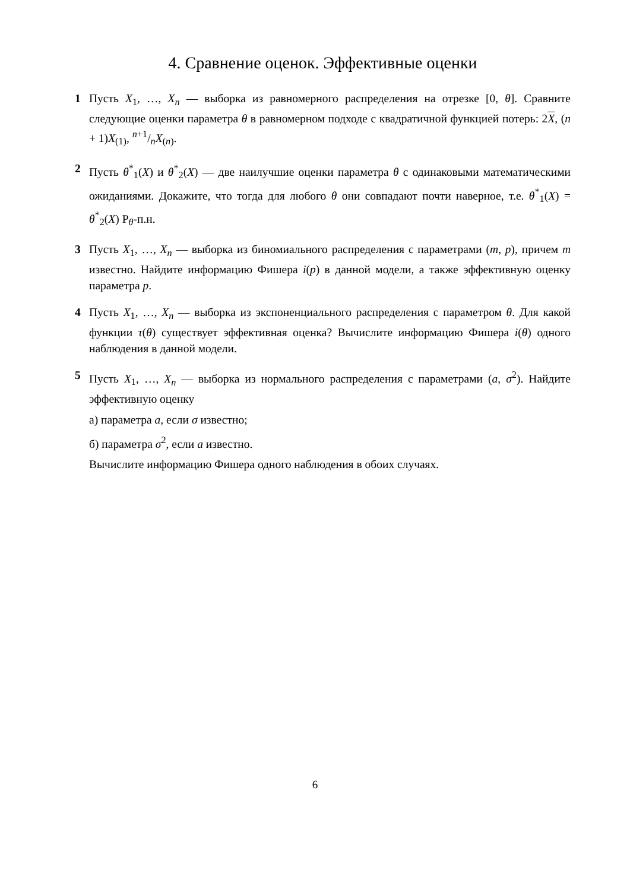4. Сравнение оценок. Эффективные оценки
1 Пусть X<sub>1</sub>, …, X<sub>n</sub> — выборка из равномерного распределения на отрезке [0, θ]. Сравните следующие оценки параметра θ в равномерном подходе с квадратичной функцией потерь: 2X, (n + 1)X<sub>(1)</sub>, n+1/nX<sub>(n)</sub>.
2 Пусть θ<sup>*</sup><sub>1</sub>(X) и θ<sup>*</sup><sub>2</sub>(X) — две наилучшие оценки параметра θ с одинаковыми математическими ожиданиями. Докажите, что тогда для любого θ они совпадают почти наверное, т.е. θ<sup>*</sup><sub>1</sub>(X) = θ<sup>*</sup><sub>2</sub>(X) P<sub>θ</sub>-п.н.
3 Пусть X<sub>1</sub>, …, X<sub>n</sub> — выборка из биномиального распределения с параметрами (m, p), причем m известно. Найдите информацию Фишера i(p) в данной модели, а также эффективную оценку параметра p.
4 Пусть X<sub>1</sub>, …, X<sub>n</sub> — выборка из экспоненциального распределения с параметром θ. Для какой функции τ(θ) существует эффективная оценка? Вычислите информацию Фишера i(θ) одного наблюдения в данной модели.
5 Пусть X<sub>1</sub>, …, X<sub>n</sub> — выборка из нормального распределения с параметрами (a, σ<sup>2</sup>). Найдите эффективную оценку
а) параметра a, если σ известно;
б) параметра σ<sup>2</sup>, если a известно.
Вычислите информацию Фишера одного наблюдения в обоих случаях.
6